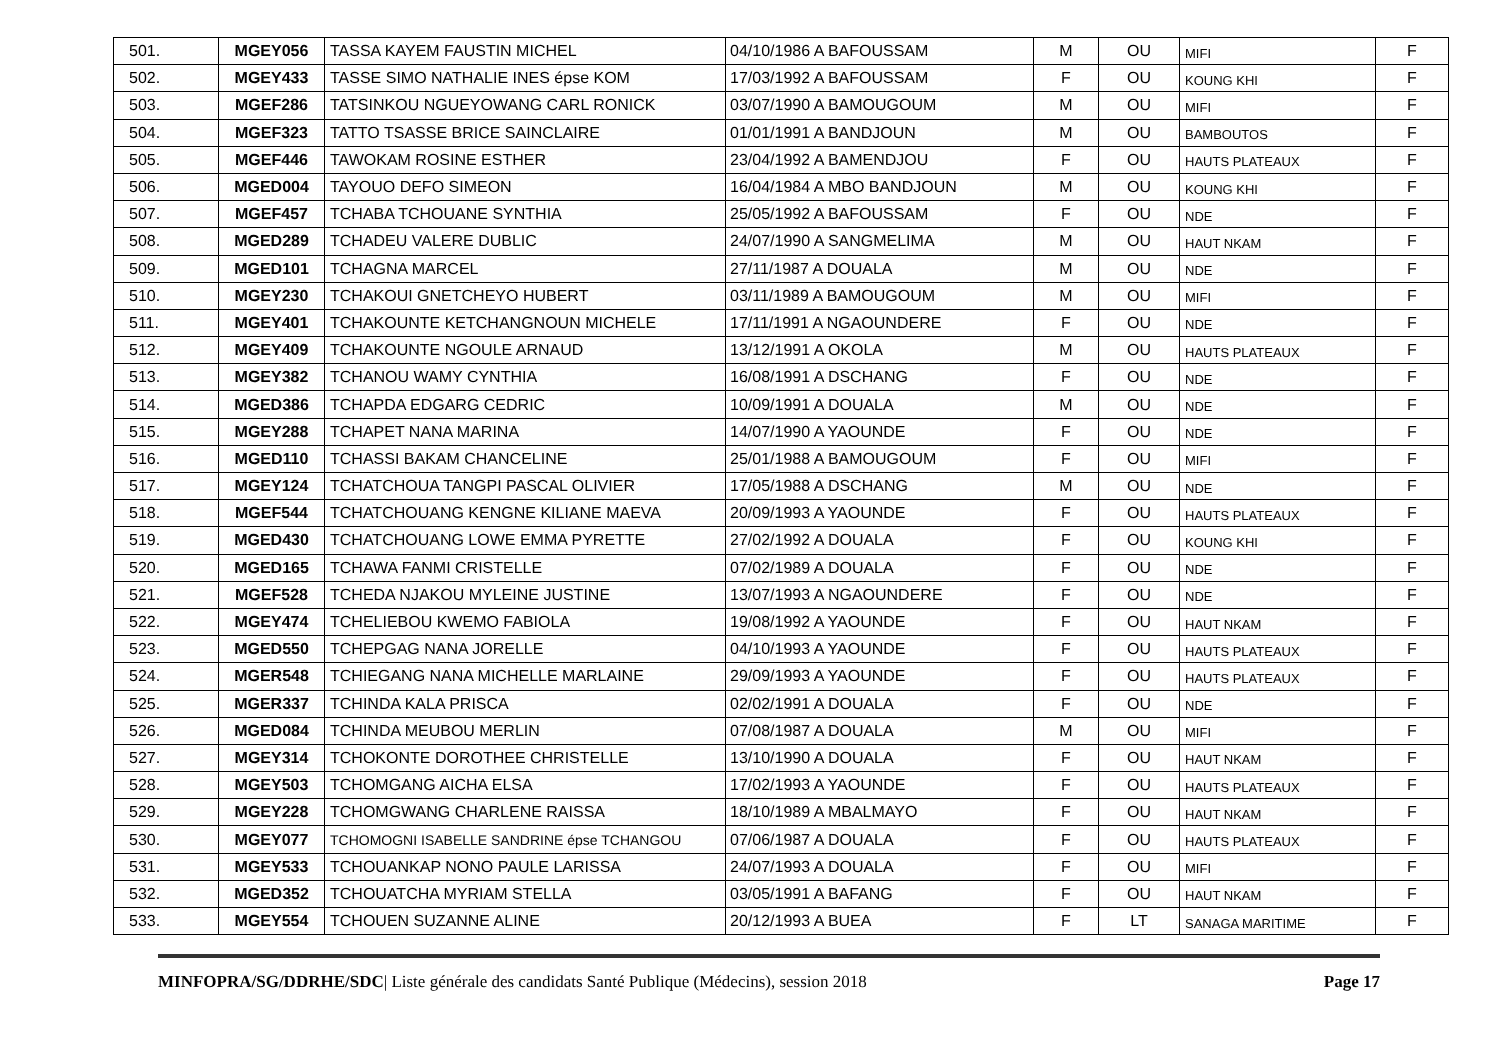| 501. | MGEY056 | TASSA KAYEM FAUSTIN MICHEL | 04/10/1986 A BAFOUSSAM | M | OU | MIFI | F |
| 502. | MGEY433 | TASSE SIMO NATHALIE INES épse KOM | 17/03/1992 A BAFOUSSAM | F | OU | KOUNG KHI | F |
| 503. | MGEF286 | TATSINKOU NGUEYOWANG CARL RONICK | 03/07/1990 A BAMOUGOUM | M | OU | MIFI | F |
| 504. | MGEF323 | TATTO TSASSE BRICE SAINCLAIRE | 01/01/1991 A BANDJOUN | M | OU | BAMBOUTOS | F |
| 505. | MGEF446 | TAWOKAM ROSINE ESTHER | 23/04/1992 A BAMENDJOU | F | OU | HAUTS PLATEAUX | F |
| 506. | MGED004 | TAYOUO DEFO SIMEON | 16/04/1984 A MBO BANDJOUN | M | OU | KOUNG KHI | F |
| 507. | MGEF457 | TCHABA TCHOUANE SYNTHIA | 25/05/1992 A BAFOUSSAM | F | OU | NDE | F |
| 508. | MGED289 | TCHADEU VALERE DUBLIC | 24/07/1990 A SANGMELIMA | M | OU | HAUT NKAM | F |
| 509. | MGED101 | TCHAGNA MARCEL | 27/11/1987 A DOUALA | M | OU | NDE | F |
| 510. | MGEY230 | TCHAKOUI GNETCHEYO HUBERT | 03/11/1989 A BAMOUGOUM | M | OU | MIFI | F |
| 511. | MGEY401 | TCHAKOUNTE KETCHANGNOUN MICHELE | 17/11/1991 A NGAOUNDERE | F | OU | NDE | F |
| 512. | MGEY409 | TCHAKOUNTE NGOULE ARNAUD | 13/12/1991 A OKOLA | M | OU | HAUTS PLATEAUX | F |
| 513. | MGEY382 | TCHANOU WAMY CYNTHIA | 16/08/1991 A DSCHANG | F | OU | NDE | F |
| 514. | MGED386 | TCHAPDA EDGARG CEDRIC | 10/09/1991 A DOUALA | M | OU | NDE | F |
| 515. | MGEY288 | TCHAPET NANA MARINA | 14/07/1990 A YAOUNDE | F | OU | NDE | F |
| 516. | MGED110 | TCHASSI BAKAM CHANCELINE | 25/01/1988 A BAMOUGOUM | F | OU | MIFI | F |
| 517. | MGEY124 | TCHATCHOUA TANGPI PASCAL OLIVIER | 17/05/1988 A DSCHANG | M | OU | NDE | F |
| 518. | MGEF544 | TCHATCHOUANG KENGNE KILIANE MAEVA | 20/09/1993 A YAOUNDE | F | OU | HAUTS PLATEAUX | F |
| 519. | MGED430 | TCHATCHOUANG LOWE EMMA PYRETTE | 27/02/1992 A DOUALA | F | OU | KOUNG KHI | F |
| 520. | MGED165 | TCHAWA FANMI CRISTELLE | 07/02/1989 A DOUALA | F | OU | NDE | F |
| 521. | MGEF528 | TCHEDA NJAKOU MYLEINE JUSTINE | 13/07/1993 A NGAOUNDERE | F | OU | NDE | F |
| 522. | MGEY474 | TCHELIEBOU KWEMO FABIOLA | 19/08/1992 A YAOUNDE | F | OU | HAUT NKAM | F |
| 523. | MGED550 | TCHEPGAG NANA JORELLE | 04/10/1993 A YAOUNDE | F | OU | HAUTS PLATEAUX | F |
| 524. | MGER548 | TCHIEGANG NANA MICHELLE MARLAINE | 29/09/1993 A YAOUNDE | F | OU | HAUTS PLATEAUX | F |
| 525. | MGER337 | TCHINDA KALA PRISCA | 02/02/1991 A DOUALA | F | OU | NDE | F |
| 526. | MGED084 | TCHINDA MEUBOU MERLIN | 07/08/1987 A DOUALA | M | OU | MIFI | F |
| 527. | MGEY314 | TCHOKONTE DOROTHEE CHRISTELLE | 13/10/1990 A DOUALA | F | OU | HAUT NKAM | F |
| 528. | MGEY503 | TCHOMGANG AICHA ELSA | 17/02/1993 A YAOUNDE | F | OU | HAUTS PLATEAUX | F |
| 529. | MGEY228 | TCHOMGWANG CHARLENE RAISSA | 18/10/1989 A MBALMAYO | F | OU | HAUT NKAM | F |
| 530. | MGEY077 | TCHOMOGNI ISABELLE SANDRINE épse TCHANGOU | 07/06/1987 A DOUALA | F | OU | HAUTS PLATEAUX | F |
| 531. | MGEY533 | TCHOUANKAP NONO PAULE LARISSA | 24/07/1993 A DOUALA | F | OU | MIFI | F |
| 532. | MGED352 | TCHOUATCHA MYRIAM STELLA | 03/05/1991 A BAFANG | F | OU | HAUT NKAM | F |
| 533. | MGEY554 | TCHOUEN SUZANNE ALINE | 20/12/1993 A BUEA | F | LT | SANAGA MARITIME | F |
MINFOPRA/SG/DDRHE/SDC| Liste générale des candidats Santé Publique (Médecins), session 2018
Page 17